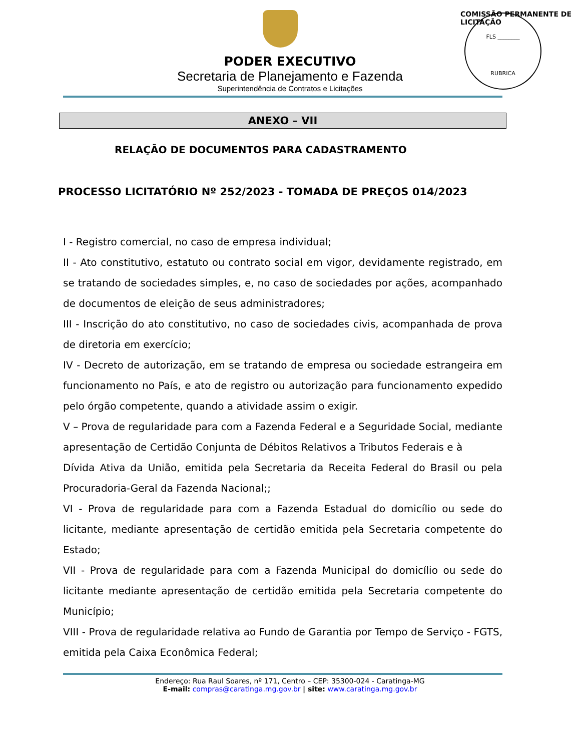FLS ________
RUBRICA
COMISSÃO PERMANENTE DE LICITAÇÃO
PODER EXECUTIVO
Secretaria de Planejamento e Fazenda
Superintendência de Contratos e Licitações
ANEXO – VII
RELAÇÃO DE DOCUMENTOS PARA CADASTRAMENTO
PROCESSO LICITATÓRIO Nº 252/2023 - TOMADA DE PREÇOS 014/2023
I - Registro comercial, no caso de empresa individual;
II - Ato constitutivo, estatuto ou contrato social em vigor, devidamente registrado, em se tratando de sociedades simples, e, no caso de sociedades por ações, acompanhado de documentos de eleição de seus administradores;
III - Inscrição do ato constitutivo, no caso de sociedades civis, acompanhada de prova de diretoria em exercício;
IV - Decreto de autorização, em se tratando de empresa ou sociedade estrangeira em funcionamento no País, e ato de registro ou autorização para funcionamento expedido pelo órgão competente, quando a atividade assim o exigir.
V – Prova de regularidade para com a Fazenda Federal e a Seguridade Social, mediante apresentação de Certidão Conjunta de Débitos Relativos a Tributos Federais e à
Dívida Ativa da União, emitida pela Secretaria da Receita Federal do Brasil ou pela Procuradoria-Geral da Fazenda Nacional;;
VI - Prova de regularidade para com a Fazenda Estadual do domicílio ou sede do licitante, mediante apresentação de certidão emitida pela Secretaria competente do Estado;
VII - Prova de regularidade para com a Fazenda Municipal do domicílio ou sede do licitante mediante apresentação de certidão emitida pela Secretaria competente do Município;
VIII - Prova de regularidade relativa ao Fundo de Garantia por Tempo de Serviço - FGTS, emitida pela Caixa Econômica Federal;
Endereço: Rua Raul Soares, nº 171, Centro – CEP: 35300-024 - Caratinga-MG
E-mail: compras@caratinga.mg.gov.br | site: www.caratinga.mg.gov.br